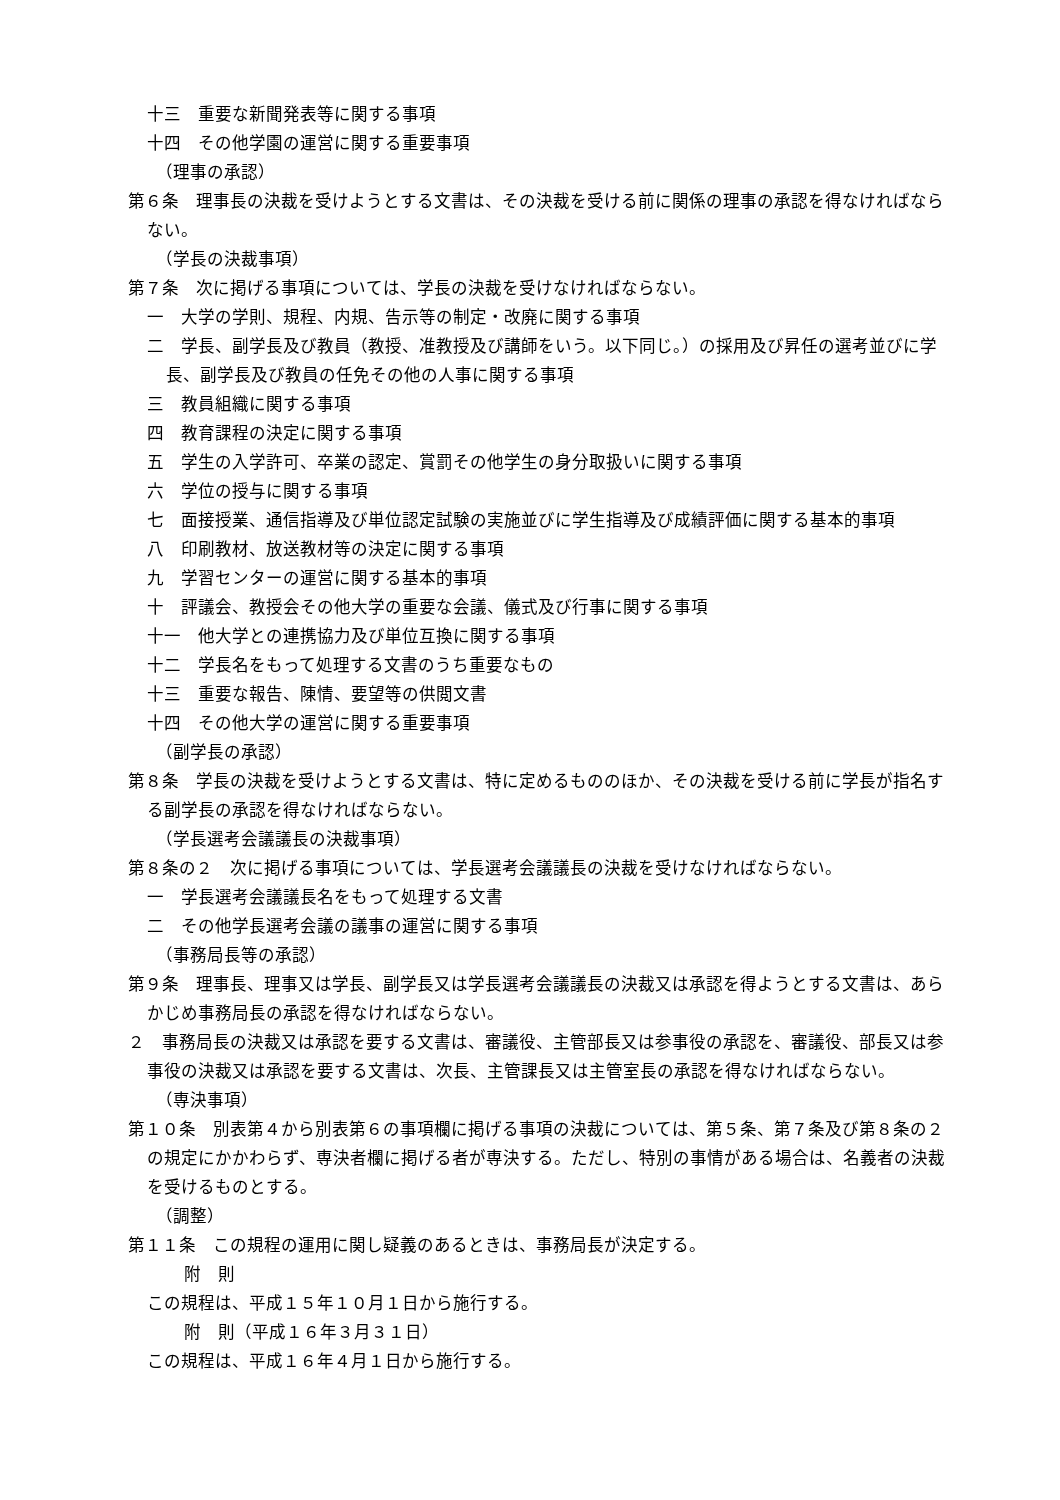十三　重要な新聞発表等に関する事項
十四　その他学園の運営に関する重要事項
（理事の承認）
第６条　理事長の決裁を受けようとする文書は、その決裁を受ける前に関係の理事の承認を得なければならない。
（学長の決裁事項）
第７条　次に掲げる事項については、学長の決裁を受けなければならない。
一　大学の学則、規程、内規、告示等の制定・改廃に関する事項
二　学長、副学長及び教員（教授、准教授及び講師をいう。以下同じ。）の採用及び昇任の選考並びに学長、副学長及び教員の任免その他の人事に関する事項
三　教員組織に関する事項
四　教育課程の決定に関する事項
五　学生の入学許可、卒業の認定、賞罰その他学生の身分取扱いに関する事項
六　学位の授与に関する事項
七　面接授業、通信指導及び単位認定試験の実施並びに学生指導及び成績評価に関する基本的事項
八　印刷教材、放送教材等の決定に関する事項
九　学習センターの運営に関する基本的事項
十　評議会、教授会その他大学の重要な会議、儀式及び行事に関する事項
十一　他大学との連携協力及び単位互換に関する事項
十二　学長名をもって処理する文書のうち重要なもの
十三　重要な報告、陳情、要望等の供閲文書
十四　その他大学の運営に関する重要事項
（副学長の承認）
第８条　学長の決裁を受けようとする文書は、特に定めるもののほか、その決裁を受ける前に学長が指名する副学長の承認を得なければならない。
（学長選考会議議長の決裁事項）
第８条の２　次に掲げる事項については、学長選考会議議長の決裁を受けなければならない。
一　学長選考会議議長名をもって処理する文書
二　その他学長選考会議の議事の運営に関する事項
（事務局長等の承認）
第９条　理事長、理事又は学長、副学長又は学長選考会議議長の決裁又は承認を得ようとする文書は、あらかじめ事務局長の承認を得なければならない。
２　事務局長の決裁又は承認を要する文書は、審議役、主管部長又は参事役の承認を、審議役、部長又は参事役の決裁又は承認を要する文書は、次長、主管課長又は主管室長の承認を得なければならない。
（専決事項）
第１０条　別表第４から別表第６の事項欄に掲げる事項の決裁については、第５条、第７条及び第８条の２の規定にかかわらず、専決者欄に掲げる者が専決する。ただし、特別の事情がある場合は、名義者の決裁を受けるものとする。
（調整）
第１１条　この規程の運用に関し疑義のあるときは、事務局長が決定する。
附　則
この規程は、平成１５年１０月１日から施行する。
附　則（平成１６年３月３１日）
この規程は、平成１６年４月１日から施行する。